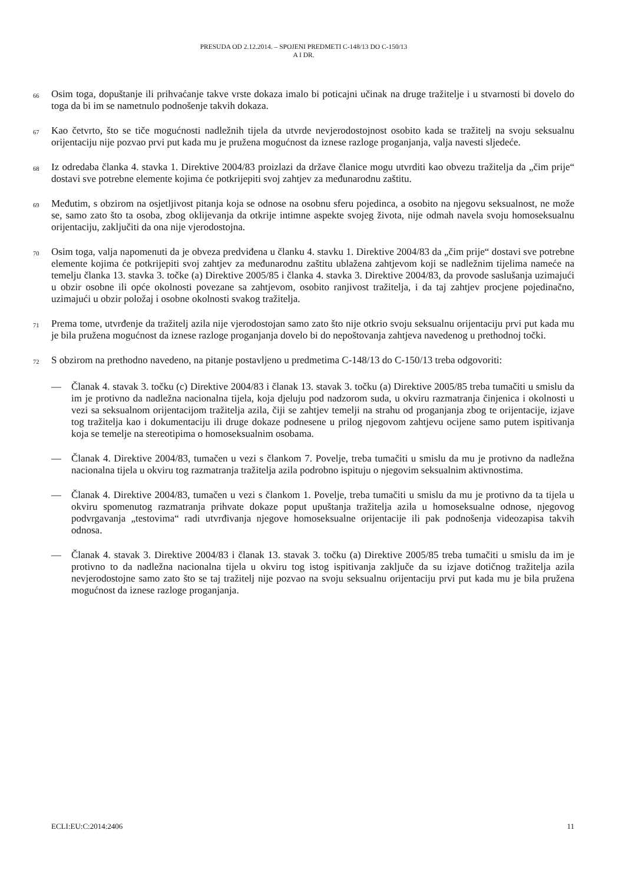PRESUDA OD 2.12.2014. – SPOJENI PREDMETI C-148/13 DO C-150/13
A I DR.
66
Osim toga, dopuštanje ili prihvaćanje takve vrste dokaza imalo bi poticajni učinak na druge tražitelje i u stvarnosti bi dovelo do toga da bi im se nametnulo podnošenje takvih dokaza.
67
Kao četvrto, što se tiče mogućnosti nadležnih tijela da utvrde nevjerodostojnost osobito kada se tražitelj na svoju seksualnu orijentaciju nije pozvao prvi put kada mu je pružena mogućnost da iznese razloge proganjanja, valja navesti sljedeće.
68
Iz odredaba članka 4. stavka 1. Direktive 2004/83 proizlazi da države članice mogu utvrditi kao obvezu tražitelja da „čim prije“ dostavi sve potrebne elemente kojima će potkrijepiti svoj zahtjev za međunarodnu zaštitu.
69
Međutim, s obzirom na osjetljivost pitanja koja se odnose na osobnu sferu pojedinca, a osobito na njegovu seksualnost, ne može se, samo zato što ta osoba, zbog oklijevanja da otkrije intimne aspekte svojeg života, nije odmah navela svoju homoseksualnu orijentaciju, zaključiti da ona nije vjerodostojna.
70
Osim toga, valja napomenuti da je obveza predviđena u članku 4. stavku 1. Direktive 2004/83 da „čim prije“ dostavi sve potrebne elemente kojima će potkrijepiti svoj zahtjev za međunarodnu zaštitu ublažena zahtjevom koji se nadležnim tijelima nameće na temelju članka 13. stavka 3. točke (a) Direktive 2005/85 i članka 4. stavka 3. Direktive 2004/83, da provode saslušanja uzimajući u obzir osobne ili opće okolnosti povezane sa zahtjevom, osobito ranjivost tražitelja, i da taj zahtjev procjene pojedinačno, uzimajući u obzir položaj i osobne okolnosti svakog tražitelja.
71
Prema tome, utvrđenje da tražitelj azila nije vjerodostojan samo zato što nije otkrio svoju seksualnu orijentaciju prvi put kada mu je bila pružena mogućnost da iznese razloge proganjanja dovelo bi do nepoštovanja zahtjeva navedenog u prethodnoj točki.
72
S obzirom na prethodno navedeno, na pitanje postavljeno u predmetima C-148/13 do C-150/13 treba odgovoriti:
— Članak 4. stavak 3. točku (c) Direktive 2004/83 i članak 13. stavak 3. točku (a) Direktive 2005/85 treba tumačiti u smislu da im je protivno da nadležna nacionalna tijela, koja djeluju pod nadzorom suda, u okviru razmatranja činjenica i okolnosti u vezi sa seksualnom orijentacijom tražitelja azila, čiji se zahtjev temelji na strahu od proganjanja zbog te orijentacije, izjave tog tražitelja kao i dokumentaciju ili druge dokaze podnesene u prilog njegovom zahtjevu ocijene samo putem ispitivanja koja se temelje na stereotipima o homoseksualnim osobama.
— Članak 4. Direktive 2004/83, tumačen u vezi s člankom 7. Povelje, treba tumačiti u smislu da mu je protivno da nadležna nacionalna tijela u okviru tog razmatranja tražitelja azila podrobno ispituju o njegovim seksualnim aktivnostima.
— Članak 4. Direktive 2004/83, tumačen u vezi s člankom 1. Povelje, treba tumačiti u smislu da mu je protivno da ta tijela u okviru spomenutog razmatranja prihvate dokaze poput upuštanja tražitelja azila u homoseksualne odnose, njegovog podvrgavanja „testovima“ radi utvrđivanja njegove homoseksualne orijentacije ili pak podnošenja videozapisa takvih odnosa.
— Članak 4. stavak 3. Direktive 2004/83 i članak 13. stavak 3. točku (a) Direktive 2005/85 treba tumačiti u smislu da im je protivno to da nadležna nacionalna tijela u okviru tog istog ispitivanja zaključe da su izjave dotičnog tražitelja azila nevjerodostojne samo zato što se taj tražitelj nije pozvao na svoju seksualnu orijentaciju prvi put kada mu je bila pružena mogućnost da iznese razloge proganjanja.
ECLI:EU:C:2014:2406 11